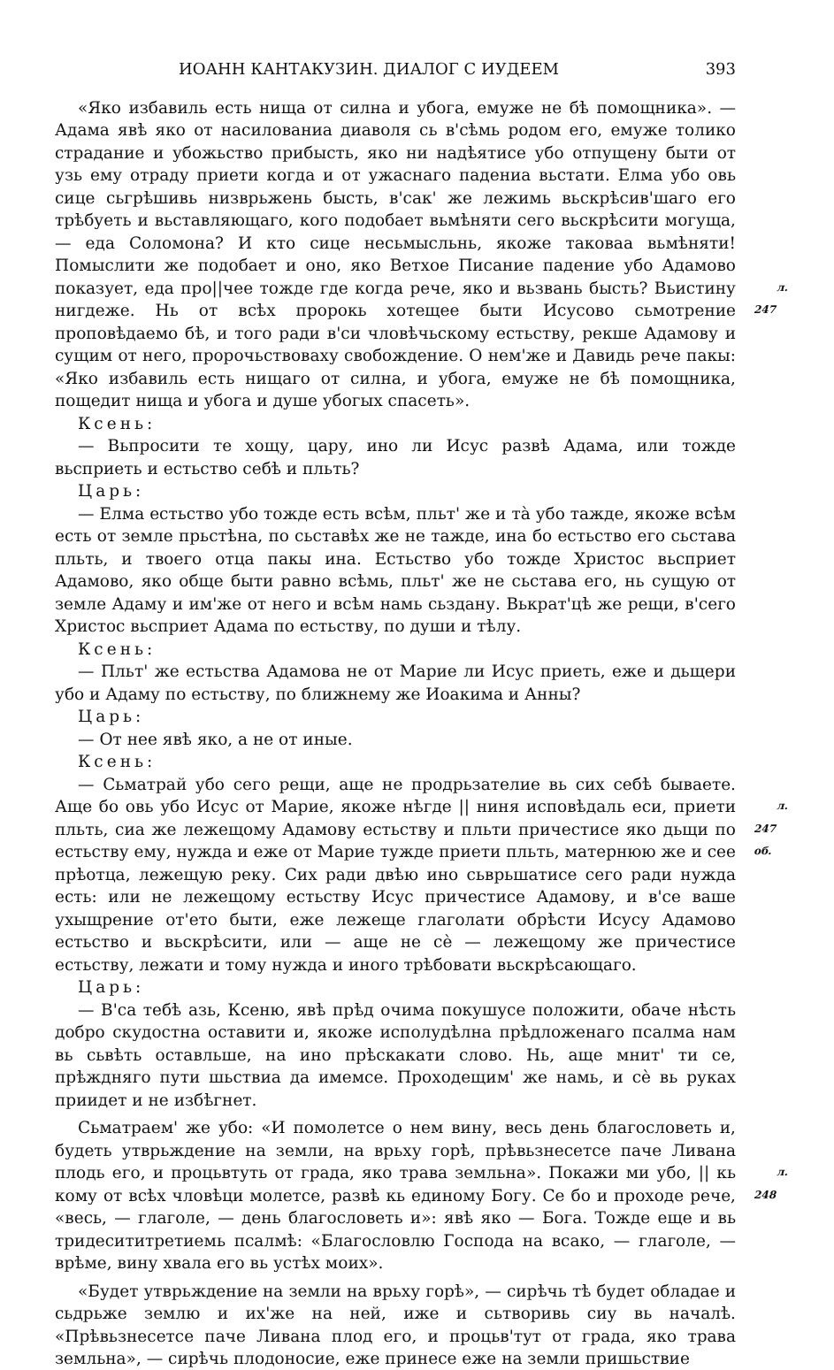ИОАНН КАНТАКУЗИН. ДИАЛОГ С ИУДЕЕМ 393
«Яко избавиль есть нища от силна и убога, емуже не бѣ помощника». — Адама явѣ яко от насилованиа диаволя сь в'сѣмь родом его, емуже толико страдание и убожьство прибысть, яко ни надѣятисе убо отпущену быти от узь ему отраду приети когда и от ужаснаго падениа вьстати. Елма убо овь сице сьгрѣшивь низврьжень бысть, в'сак' же лежимь вьскрѣсив'шаго его трѣбуеть и вьставляющаго, кого подобает вьмѣняти сего вьскрѣсити могуща, — еда Соломона? И кто сице несьмысльнь, якоже таковаа вьмѣняти! Помыслити же подобает и оно, яко Ветхое Писание падение убо Адамово показует, еда про||чее тожде где когда рече, яко и вьзвань бысть? л. 247 Вьистину нигдеже. Нь от всѣх пророкь хотещее быти Исусово сьмотрение проповѣдаемо бѣ, и того ради в'си чловѣчьскому естьству, рекше Адамову и сущим от него, пророчьствоваху свобождение. О нем'же и Давидь рече пакы: «Яко избавиль есть нищаго от силна, и убога, емуже не бѣ помощника, пощедит нища и убога и душе убогых спасеть».
Ксень:
— Вьпросити те хощу, цару, ино ли Исус развѣ Адама, или тожде вьсприеть и естьство себѣ и пльть?
Царь:
— Елма естьство убо тожде есть всѣм, пльт' же и тà убо тажде, якоже всѣм есть от земле прьстѣна, по сьставѣх же не тажде, ина бо естьство его сьстава пльть, и твоего отца пакы ина. Естьство убо тожде Христос вьсприет Адамово, яко обще быти равно всѣмь, пльт' же не сьстава его, нь сущую от земле Адаму и им'же от него и всѣм намь сьздану. Вькрат'цѣ же рещи, в'сего Христос вьсприет Адама по естьству, по души и тѣлу.
Ксень:
— Пльт' же естьства Адамова не от Марие ли Исус приеть, еже и дьщери убо и Адаму по естьству, по ближнему же Иоакима и Анны?
Царь:
— От нее явѣ яко, а не от иные.
Ксень:
— Сьматрай убо сего рещи, аще не продрьзателие вь сих себѣ бываете. Аще бо овь убо Исус от Марие, якоже нѣгде || ниня исповѣдаль еси, л. 247 об. приети пльть, сиа же лежещому Адамову естьству и пльти причестисе яко дьщи по естьству ему, нужда и еже от Марие тужде приети пльть, матернюю же и сее прѣотца, лежещую реку. Сих ради двѣю ино сьврьшатисе сего ради нужда есть: или не лежещому естьству Исус причестисе Адамову, и в'се ваше ухыщрение от'ето быти, еже лежеще глаголати обрѣсти Исусу Адамово естьство и вьскрѣсити, или — аще не сѐ — лежещому же причестисе естьству, лежати и тому нужда и иного трѣбовати вьскрѣсающаго.
Царь:
— В'са тебѣ азь, Ксеню, явѣ прѣд очима покушусе положити, обаче нѣсть добро скудостна оставити и, якоже исполудѣлна прѣдложенаго псалма нам вь сьвѣть оставльше, на ино прѣскакати слово. Нь, аще мнит' ти се, прѣждняго пути шьствиа да имемсе. Проходещим' же намь, и сѐ вь руках приидет и не избѣгнет.
Сьматраем' же убо: «И помолетсе о нем вину, весь день благословеть и, будеть утврьждение на земли, на врьху горѣ, прѣвьзнесетсе паче Ливана плодь его, и процьвтуть от града, яко трава земльна». Покажи ми убо, || л. 248 кь кому от всѣх чловѣци молетсе, развѣ кь единому Богу. Се бо и проходе рече, «весь, — глаголе, — день благословеть и»: явѣ яко — Бога. Тожде еще и вь тридесититретиемь псалмѣ: «Благословлю Господа на всако, — глаголе, — врѣме, вину хвала его вь устѣх моих».
«Будет утврьждение на земли на врьху горѣ», — сирѣчь тѣ будет обладае и сьдрьже землю и их'же на ней, иже и сьтворивь сиу вь началѣ. «Прѣвьзнесетсе паче Ливана плод его, и процьв'тут от града, яко трава земльна», — сирѣчь плодоносие, еже принесе еже на земли пришьствие